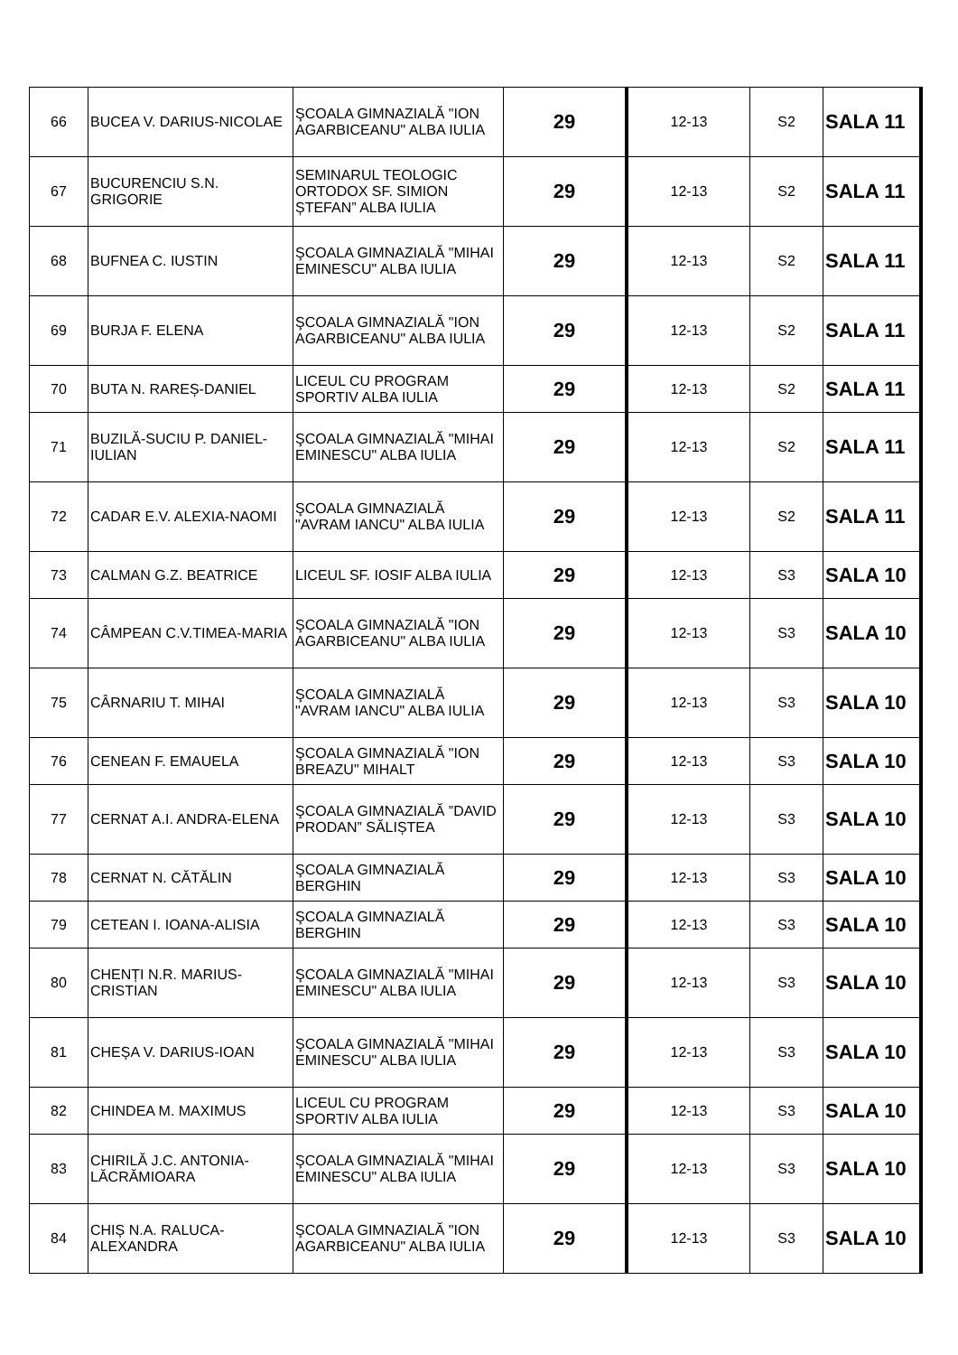| 66 | BUCEA V. DARIUS-NICOLAE | ŞCOALA GIMNAZIALĂ "ION AGARBICEANU" ALBA IULIA | 29 | 12-13 | S2 | SALA 11 |
| 67 | BUCURENCIU S.N. GRIGORIE | SEMINARUL TEOLOGIC ORTODOX SF. SIMION ȘTEFAN” ALBA IULIA | 29 | 12-13 | S2 | SALA 11 |
| 68 | BUFNEA C. IUSTIN | ŞCOALA GIMNAZIALĂ "MIHAI EMINESCU" ALBA IULIA | 29 | 12-13 | S2 | SALA 11 |
| 69 | BURJA F. ELENA | ŞCOALA GIMNAZIALĂ "ION AGARBICEANU" ALBA IULIA | 29 | 12-13 | S2 | SALA 11 |
| 70 | BUTA N. RAREȘ-DANIEL | LICEUL CU PROGRAM SPORTIV ALBA IULIA | 29 | 12-13 | S2 | SALA 11 |
| 71 | BUZILĂ-SUCIU P. DANIEL-IULIAN | ŞCOALA GIMNAZIALĂ "MIHAI EMINESCU" ALBA IULIA | 29 | 12-13 | S2 | SALA 11 |
| 72 | CADAR E.V. ALEXIA-NAOMI | ŞCOALA GIMNAZIALĂ "AVRAM IANCU" ALBA IULIA | 29 | 12-13 | S2 | SALA 11 |
| 73 | CALMAN G.Z. BEATRICE | LICEUL SF. IOSIF ALBA IULIA | 29 | 12-13 | S3 | SALA 10 |
| 74 | CÂMPEAN C.V.TIMEA-MARIA | ŞCOALA GIMNAZIALĂ "ION AGARBICEANU" ALBA IULIA | 29 | 12-13 | S3 | SALA 10 |
| 75 | CÂRNARIU T. MIHAI | ŞCOALA GIMNAZIALĂ "AVRAM IANCU" ALBA IULIA | 29 | 12-13 | S3 | SALA 10 |
| 76 | CENEAN F. EMAUELA | ŞCOALA GIMNAZIALĂ "ION BREAZU" MIHALT | 29 | 12-13 | S3 | SALA 10 |
| 77 | CERNAT A.I. ANDRA-ELENA | ŞCOALA GIMNAZIALĂ ”DAVID PRODAN” SĂLIȘTEA | 29 | 12-13 | S3 | SALA 10 |
| 78 | CERNAT N. CĂTĂLIN | ŞCOALA GIMNAZIALĂ BERGHIN | 29 | 12-13 | S3 | SALA 10 |
| 79 | CETEAN I. IOANA-ALISIA | ŞCOALA GIMNAZIALĂ BERGHIN | 29 | 12-13 | S3 | SALA 10 |
| 80 | CHENȚI N.R. MARIUS-CRISTIAN | ŞCOALA GIMNAZIALĂ "MIHAI EMINESCU" ALBA IULIA | 29 | 12-13 | S3 | SALA 10 |
| 81 | CHEȘA V. DARIUS-IOAN | ŞCOALA GIMNAZIALĂ "MIHAI EMINESCU" ALBA IULIA | 29 | 12-13 | S3 | SALA 10 |
| 82 | CHINDEA M. MAXIMUS | LICEUL CU PROGRAM SPORTIV ALBA IULIA | 29 | 12-13 | S3 | SALA 10 |
| 83 | CHIRILĂ J.C. ANTONIA-LĂCRĂMIOARA | ŞCOALA GIMNAZIALĂ "MIHAI EMINESCU" ALBA IULIA | 29 | 12-13 | S3 | SALA 10 |
| 84 | CHIȘ N.A. RALUCA-ALEXANDRA | ŞCOALA GIMNAZIALĂ "ION AGARBICEANU" ALBA IULIA | 29 | 12-13 | S3 | SALA 10 |